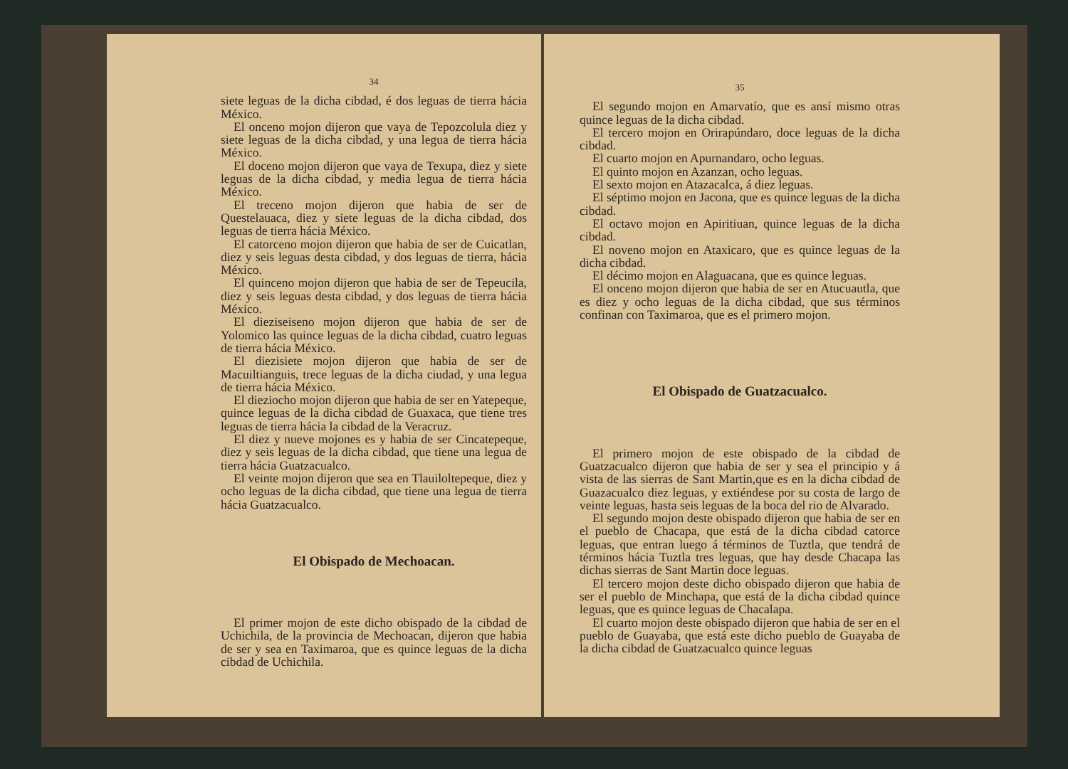34
siete leguas de la dicha cibdad, é dos leguas de tierra hácia México.
El onceno mojon dijeron que vaya de Tepozcolula diez y siete leguas de la dicha cibdad, y una legua de tierra hácia México.
El doceno mojon dijeron que vaya de Texupa, diez y siete leguas de la dicha cibdad, y media legua de tierra hácia México.
El treceno mojon dijeron que habia de ser de Questelauaca, diez y siete leguas de la dicha cibdad, dos leguas de tierra hácia México.
El catorceno mojon dijeron que habia de ser de Cuicatlan, diez y seis leguas desta cibdad, y dos leguas de tierra, hácia México.
El quinceno mojon dijeron que habia de ser de Tepeucila, diez y seis leguas desta cibdad, y dos leguas de tierra hácia México.
El dieziseiseno mojon dijeron que habia de ser de Yolomico las quince leguas de la dicha cibdad, cuatro leguas de tierra hácia México.
El diezisiete mojon dijeron que habia de ser de Macuiltianguis, trece leguas de la dicha ciudad, y una legua de tierra hácia México.
El dieziocho mojon dijeron que habia de ser en Yatepeque, quince leguas de la dicha cibdad de Guaxaca, que tiene tres leguas de tierra hácia la cibdad de la Veracruz.
El diez y nueve mojones es y habia de ser Cincatepeque, diez y seis leguas de la dicha cibdad, que tiene una legua de tierra hácia Guatzacualco.
El veinte mojon dijeron que sea en Tlauiloltepeque, diez y ocho leguas de la dicha cibdad, que tiene una legua de tierra hácia Guatzacualco.
El Obispado de Mechoacan.
El primer mojon de este dicho obispado de la cibdad de Uchichila, de la provincia de Mechoacan, dijeron que habia de ser y sea en Taximaroa, que es quince leguas de la dicha cibdad de Uchichila.
35
El segundo mojon en Amarvatío, que es ansí mismo otras quince leguas de la dicha cibdad.
El tercero mojon en Orirapúndaro, doce leguas de la dicha cibdad.
El cuarto mojon en Apurnandaro, ocho leguas.
El quinto mojon en Azanzan, ocho leguas.
El sexto mojon en Atazacalca, á diez leguas.
El séptimo mojon en Jacona, que es quince leguas de la dicha cibdad.
El octavo mojon en Apiritiuan, quince leguas de la dicha cibdad.
El noveno mojon en Ataxicaro, que es quince leguas de la dicha cibdad.
El décimo mojon en Alaguacana, que es quince leguas.
El onceno mojon dijeron que habia de ser en Atucuautla, que es diez y ocho leguas de la dicha cibdad, que sus términos confinan con Taximaroa, que es el primero mojon.
El Obispado de Guatzacualco.
El primero mojon de este obispado de la cibdad de Guatzacualco dijeron que habia de ser y sea el principio y á vista de las sierras de Sant Martin,que es en la dicha cibdad de Guazacualco diez leguas, y extiéndese por su costa de largo de veinte leguas, hasta seis leguas de la boca del rio de Alvarado.
El segundo mojon deste obispado dijeron que habia de ser en el pueblo de Chacapa, que está de la dicha cibdad catorce leguas, que entran luego á términos de Tuztla, que tendrá de términos hácia Tuztla tres leguas, que hay desde Chacapa las dichas sierras de Sant Martin doce leguas.
El tercero mojon deste dicho obispado dijeron que habia de ser el pueblo de Minchapa, que está de la dicha cibdad quince leguas, que es quince leguas de Chacalapa.
El cuarto mojon deste obispado dijeron que habia de ser en el pueblo de Guayaba, que está este dicho pueblo de Guayaba de la dicha cibdad de Guatzacualco quince leguas